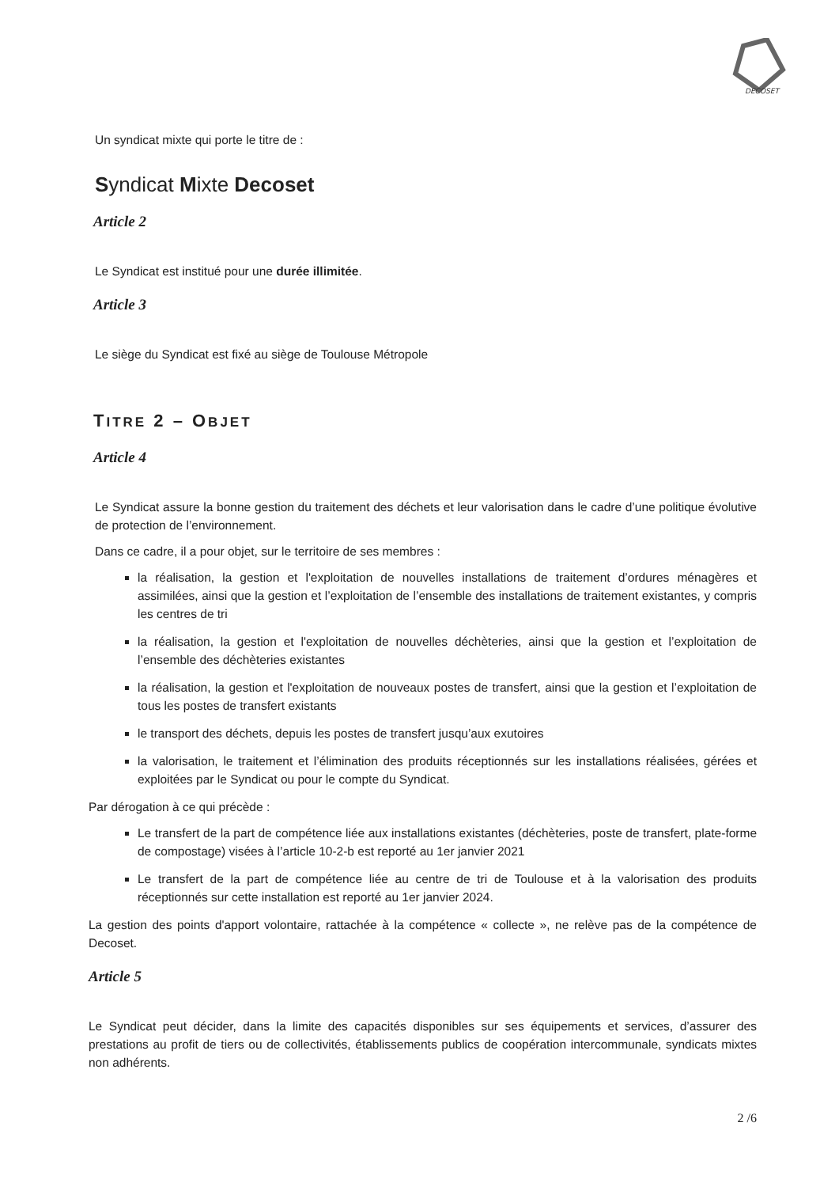DECOSET
Un syndicat mixte qui porte le titre de :
Syndicat Mixte Decoset
Article 2
Le Syndicat est institué pour une durée illimitée.
Article 3
Le siège du Syndicat est fixé au siège de Toulouse Métropole
TITRE 2 – OBJET
Article 4
Le Syndicat assure la bonne gestion du traitement des déchets et leur valorisation dans le cadre d’une politique évolutive de protection de l’environnement.
Dans ce cadre, il a pour objet, sur le territoire de ses membres :
la réalisation, la gestion et l'exploitation de nouvelles installations de traitement d’ordures ménagères et assimilées, ainsi que la gestion et l’exploitation de l’ensemble des installations de traitement existantes, y compris les centres de tri
la réalisation, la gestion et l'exploitation de nouvelles déchèteries, ainsi que la gestion et l’exploitation de l’ensemble des déchèteries existantes
la réalisation, la gestion et l'exploitation de nouveaux postes de transfert, ainsi que la gestion et l’exploitation de tous les postes de transfert existants
le transport des déchets, depuis les postes de transfert jusqu’aux exutoires
la valorisation, le traitement et l’élimination des produits réceptionnés sur les installations réalisées, gérées et exploitées par le Syndicat ou pour le compte du Syndicat.
Par dérogation à ce qui précède :
Le transfert de la part de compétence liée aux installations existantes (déchèteries, poste de transfert, plate-forme de compostage) visées à l’article 10-2-b est reporté au 1er janvier 2021
Le transfert de la part de compétence liée au centre de tri de Toulouse et à la valorisation des produits réceptionnés sur cette installation est reporté au 1er janvier 2024.
La gestion des points d'apport volontaire, rattachée à la compétence « collecte », ne relève pas de la compétence de Decoset.
Article 5
Le Syndicat peut décider, dans la limite des capacités disponibles sur ses équipements et services, d’assurer des prestations au profit de tiers ou de collectivités, établissements publics de coopération intercommunale, syndicats mixtes non adhérents.
2 /6